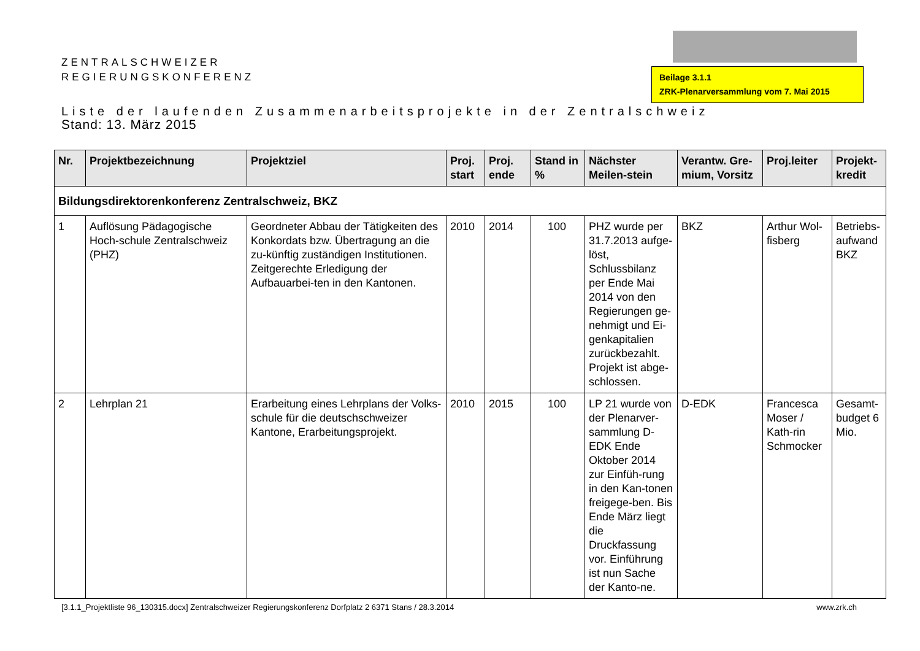ZENTRALSCHWEIZER
REGIERUNGSKONFERENZ
Beilage 3.1.1
ZRK-Plenarversammlung vom 7. Mai 2015
Liste der laufenden Zusammenarbeitsprojekte in der Zentralschweiz
Stand: 13. März 2015
| Nr. | Projektbezeichnung | Projektziel | Proj. start | Proj. ende | Stand in % | Nächster Meilen-stein | Verantw. Gre-mium, Vorsitz | Proj.leiter | Projekt-kredit |
| --- | --- | --- | --- | --- | --- | --- | --- | --- | --- |
| Bildungsdirektorenkonferenz Zentralschweiz, BKZ | | | | | | | | | |
| 1 | Auflösung Pädagogische Hoch-schule Zentralschweiz (PHZ) | Geordneter Abbau der Tätigkeiten des Konkordats bzw. Übertragung an die zu-künftig zuständigen Institutionen. Zeitgerechte Erledigung der Aufbauarbei-ten in den Kantonen. | 2010 | 2014 | 100 | PHZ wurde per 31.7.2013 aufge-löst, Schlussbilanz per Ende Mai 2014 von den Regierungen ge-nehmigt und Ei-genkapitalien zurückbezahlt. Projekt ist abge-schlossen. | BKZ | Arthur Wol-fisberg | Betriebs-aufwand BKZ |
| 2 | Lehrplan 21 | Erarbeitung eines Lehrplans der Volks-schule für die deutschschweizer Kantone, Erarbeitungsprojekt. | 2010 | 2015 | 100 | LP 21 wurde von der Plenarver-sammlung D-EDK Ende Oktober 2014 zur Einfüh-rung in den Kan-tonen freigege-ben. Bis Ende März liegt die Druckfassung vor. Einführung ist nun Sache der Kanto-ne. | D-EDK | Francesca Moser / Kath-rin Schmocker | Gesamt-budget 6 Mio. |
[3.1.1_Projektliste 96_130315.docx] Zentralschweizer Regierungskonferenz Dorfplatz 2 6371 Stans / 28.3.2014 www.zrk.ch